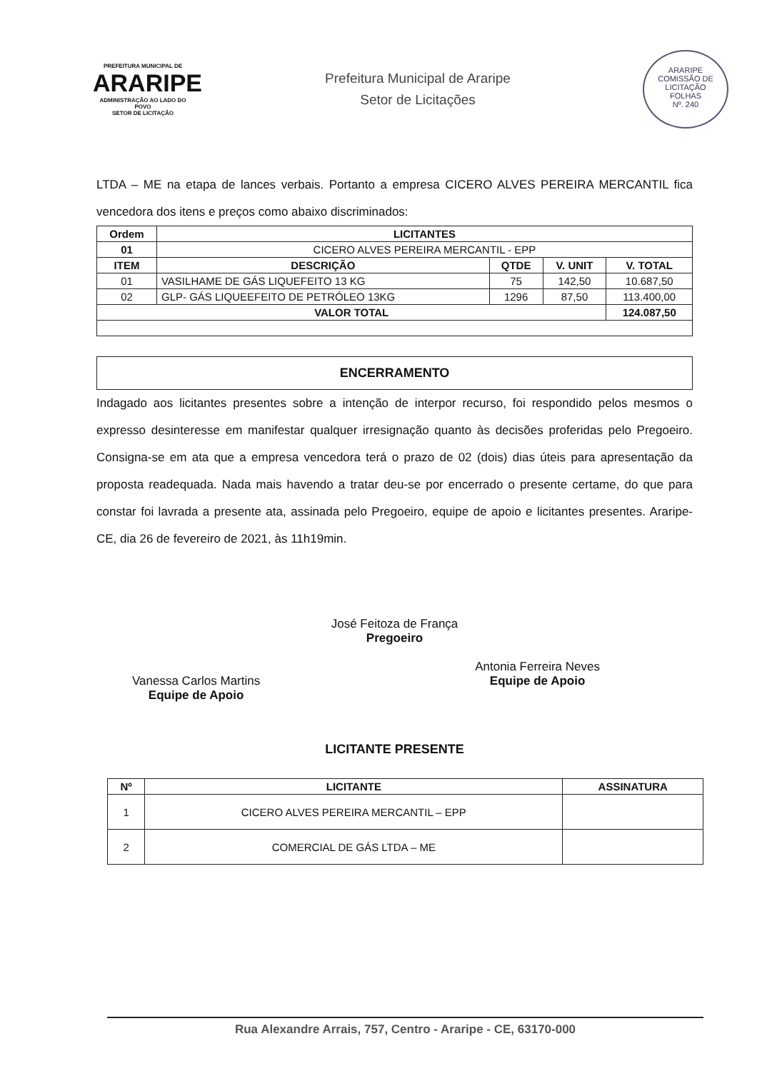PREFEITURA MUNICIPAL DE
ARARIPE
ADMINISTRAÇÃO AO LADO DO POVO
SETOR DE LICITAÇÃO
Prefeitura Municipal de Araripe
Setor de Licitações
ARARIPE
COMISSÃO DE LICITAÇÃO
FOLHAS
Nº. 240
LTDA – ME na etapa de lances verbais. Portanto a empresa CICERO ALVES PEREIRA MERCANTIL fica vencedora dos itens e preços como abaixo discriminados:
| Ordem | LICITANTES | | | |
| --- | --- | --- | --- | --- |
| 01 | CICERO ALVES PEREIRA MERCANTIL - EPP | | | |
| ITEM | DESCRIÇÃO | QTDE | V. UNIT | V. TOTAL |
| 01 | VASILHAME DE GÁS LIQUEFEITO 13 KG | 75 | 142,50 | 10.687,50 |
| 02 | GLP- GÁS LIQUEEFEITO DE PETRÓLEO 13KG | 1296 | 87,50 | 113.400,00 |
| VALOR TOTAL | | | | 124.087,50 |
ENCERRAMENTO
Indagado aos licitantes presentes sobre a intenção de interpor recurso, foi respondido pelos mesmos o expresso desinteresse em manifestar qualquer irresignação quanto às decisões proferidas pelo Pregoeiro. Consigna-se em ata que a empresa vencedora terá o prazo de 02 (dois) dias úteis para apresentação da proposta readequada. Nada mais havendo a tratar deu-se por encerrado o presente certame, do que para constar foi lavrada a presente ata, assinada pelo Pregoeiro, equipe de apoio e licitantes presentes. Araripe-CE, dia 26 de fevereiro de 2021, às 11h19min.
José Feitoza de França
Pregoeiro
Vanessa Carlos Martins
Equipe de Apoio
Antonia Ferreira Neves
Equipe de Apoio
LICITANTE PRESENTE
| Nº | LICITANTE | ASSINATURA |
| --- | --- | --- |
| 1 | CICERO ALVES PEREIRA MERCANTIL – EPP | |
| 2 | COMERCIAL DE GÁS LTDA – ME | |
Rua Alexandre Arrais, 757, Centro - Araripe - CE, 63170-000